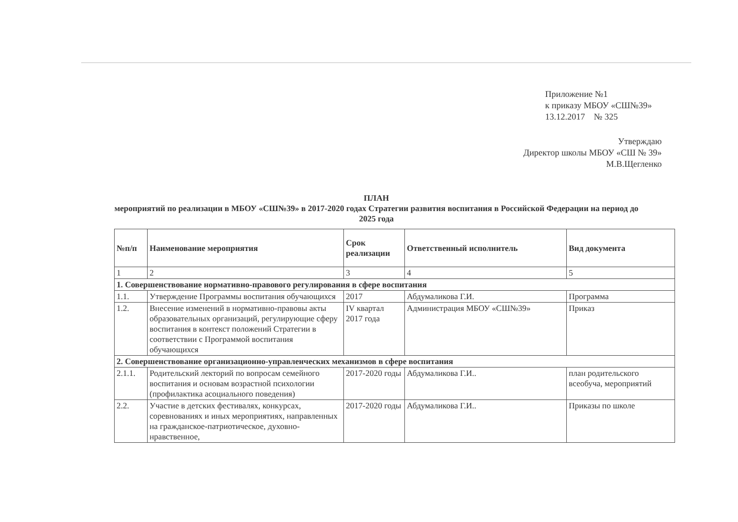Приложение №1
к приказу МБОУ «СШ№39»
13.12.2017 № 325
Утверждаю
Директор школы МБОУ «СШ № 39»
М.В.Щегленко
ПЛАН
мероприятий по реализации в МБОУ «СШ№39» в 2017-2020 годах Стратегии развития воспитания в Российской Федерации на период до 2025 года
| №п/п | Наименование мероприятия | Срок реализации | Ответственный исполнитель | Вид документа |
| --- | --- | --- | --- | --- |
| 1 | 2 | 3 | 4 | 5 |
| 1. Совершенствование нормативно-правового регулирования в сфере воспитания | | | | |
| 1.1. | Утверждение Программы воспитания обучающихся | 2017 | Абдумаликова Г.И. | Программа |
| 1.2. | Внесение изменений в нормативно-правовы акты образовательных организаций, регулирующие сферу воспитания в контекст положений Стратегии в соответствии с Программой воспитания обучающихся | IV квартал 2017 года | Администрация МБОУ «СШ№39» | Приказ |
| 2. Совершенствование организационно-управленческих механизмов в сфере воспитания | | | | |
| 2.1.1. | Родительский лекторий по вопросам семейного воспитания и основам возрастной психологии (профилактика асоциального поведения) | 2017-2020 годы | Абдумаликова Г.И.. | план родительского всеобуча, мероприятий |
| 2.2. | Участие в детских фестивалях, конкурсах, соревнованиях и иных мероприятиях, направленных на гражданское-патриотическое, духовно-нравственное, | 2017-2020 годы | Абдумаликова Г.И.. | Приказы по школе |